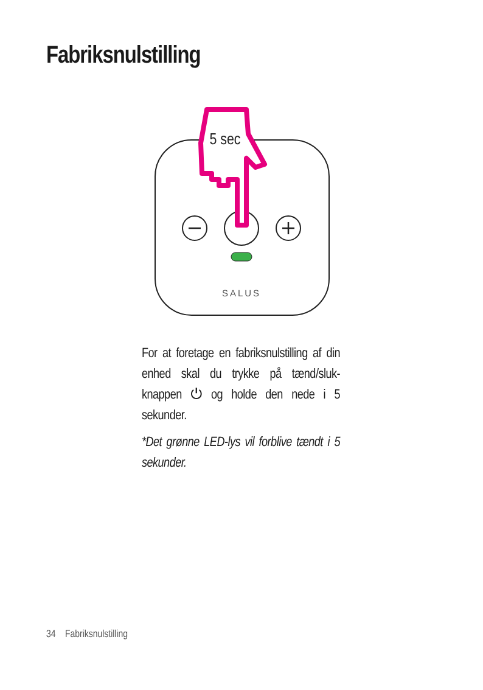Fabriksnulstilling
SALUS
5 sec
For at foretage en fabriksnulstilling af din enhed skal du trykke på tænd/sluk-knappen ⏻ og holde den nede i 5 sekunder.
*Det grønne LED-lys vil forblive tændt i 5 sekunder.
34 Fabriksnulstilling